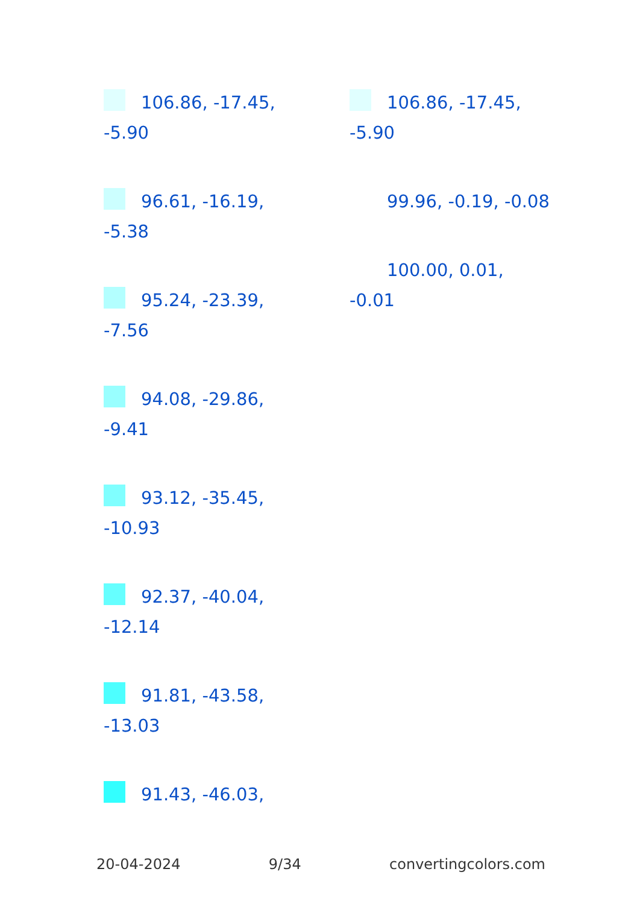106.86, -17.45,
-5.90
96.61, -16.19,
-5.38
95.24, -23.39,
-7.56
94.08, -29.86,
-9.41
93.12, -35.45,
-10.93
92.37, -40.04,
-12.14
91.81, -43.58,
-13.03
91.43, -46.03,
106.86, -17.45,
-5.90
99.96, -0.19, -0.08
100.00, 0.01,
-0.01
20-04-2024 9/34 convertingcolors.com